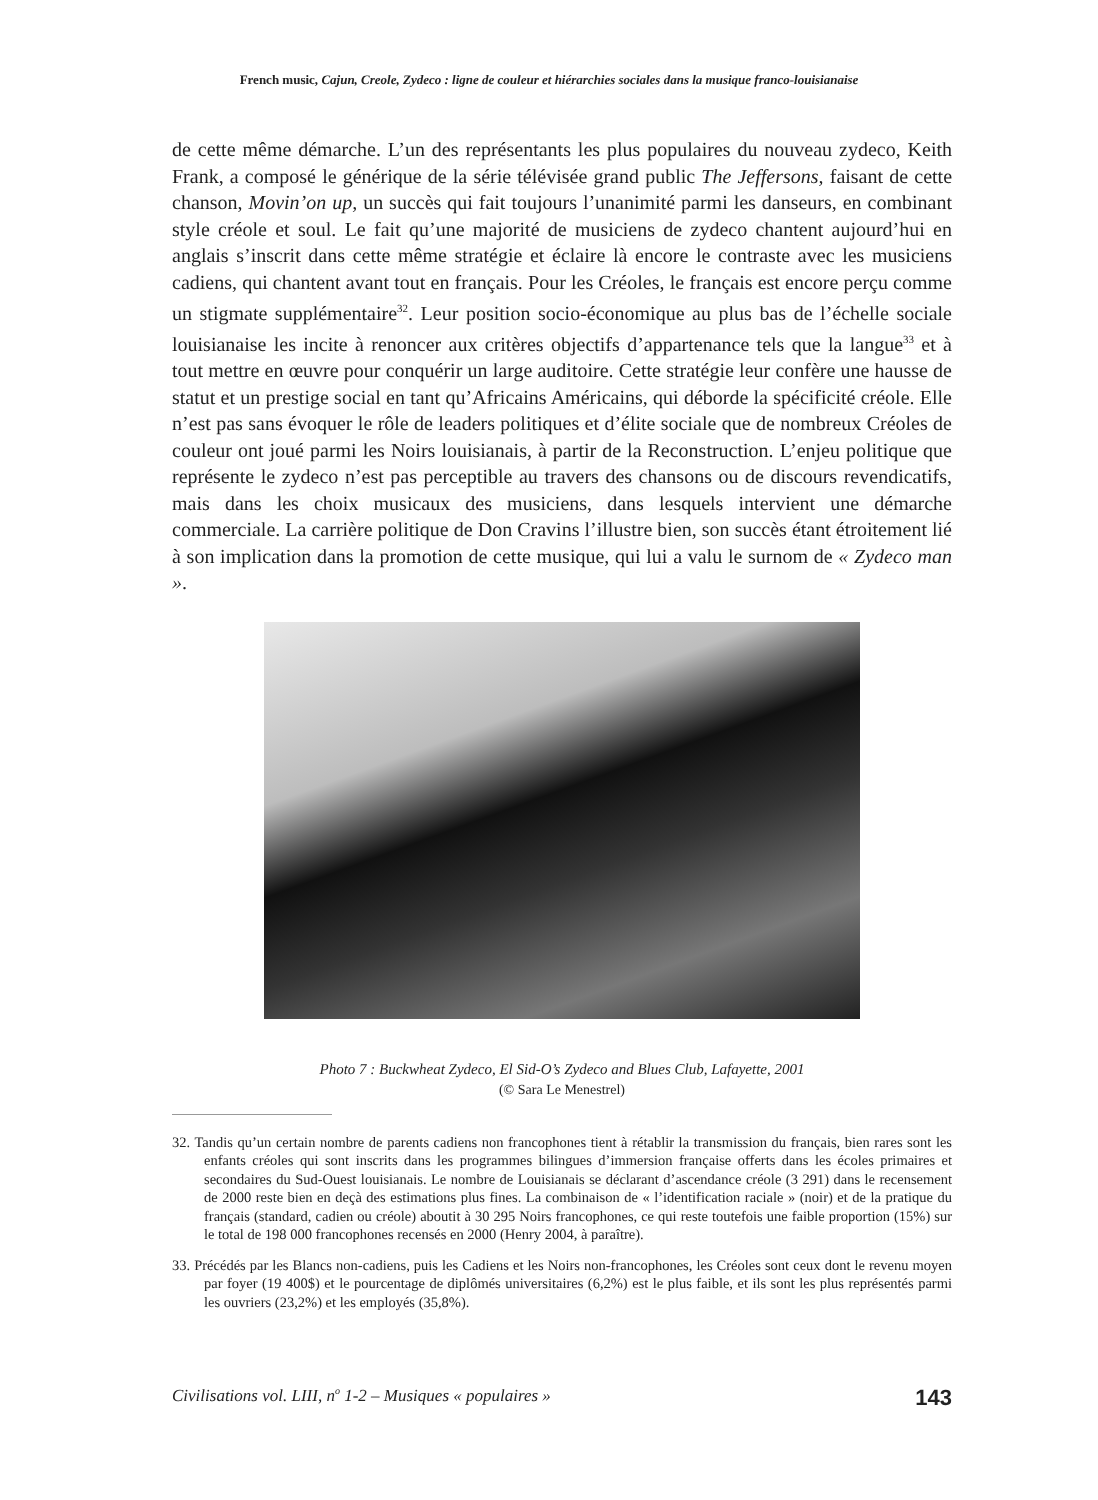French music, Cajun, Creole, Zydeco : ligne de couleur et hiérarchies sociales dans la musique franco-louisianaise
de cette même démarche. L’un des représentants les plus populaires du nouveau zydeco, Keith Frank, a composé le générique de la série télévisée grand public The Jeffersons, faisant de cette chanson, Movin’on up, un succès qui fait toujours l’unanimité parmi les danseurs, en combinant style créole et soul. Le fait qu’une majorité de musiciens de zydeco chantent aujourd’hui en anglais s’inscrit dans cette même stratégie et éclaire là encore le contraste avec les musiciens cadiens, qui chantent avant tout en français. Pour les Créoles, le français est encore perçu comme un stigmate supplémentaire<sup>32</sup>. Leur position socio-économique au plus bas de l’échelle sociale louisianaise les incite à renoncer aux critères objectifs d’appartenance tels que la langue<sup>33</sup> et à tout mettre en œuvre pour conquérir un large auditoire. Cette stratégie leur confère une hausse de statut et un prestige social en tant qu’Africains Américains, qui déborde la spécificité créole. Elle n’est pas sans évoquer le rôle de leaders politiques et d’élite sociale que de nombreux Créoles de couleur ont joué parmi les Noirs louisianais, à partir de la Reconstruction. L’enjeu politique que représente le zydeco n’est pas perceptible au travers des chansons ou de discours revendicatifs, mais dans les choix musicaux des musiciens, dans lesquels intervient une démarche commerciale. La carrière politique de Don Cravins l’illustre bien, son succès étant étroitement lié à son implication dans la promotion de cette musique, qui lui a valu le surnom de « Zydeco man ».
Photo 7 : Buckwheat Zydeco, El Sid-O’s Zydeco and Blues Club, Lafayette, 2001
(© Sara Le Menestrel)
32. Tandis qu’un certain nombre de parents cadiens non francophones tient à rétablir la transmission du français, bien rares sont les enfants créoles qui sont inscrits dans les programmes bilingues d’immersion française offerts dans les écoles primaires et secondaires du Sud-Ouest louisianais. Le nombre de Louisianais se déclarant d’ascendance créole (3 291) dans le recensement de 2000 reste bien en deçà des estimations plus fines. La combinaison de « l’identification raciale » (noir) et de la pratique du français (standard, cadien ou créole) aboutit à 30 295 Noirs francophones, ce qui reste toutefois une faible proportion (15%) sur le total de 198 000 francophones recensés en 2000 (Henry 2004, à paraître).
33. Précédés par les Blancs non-cadiens, puis les Cadiens et les Noirs non-francophones, les Créoles sont ceux dont le revenu moyen par foyer (19 400$) et le pourcentage de diplômés universitaires (6,2%) est le plus faible, et ils sont les plus représentés parmi les ouvriers (23,2%) et les employés (35,8%).
Civilisations vol. LIII, n<sup>o</sup> 1-2 – Musiques « populaires » 143